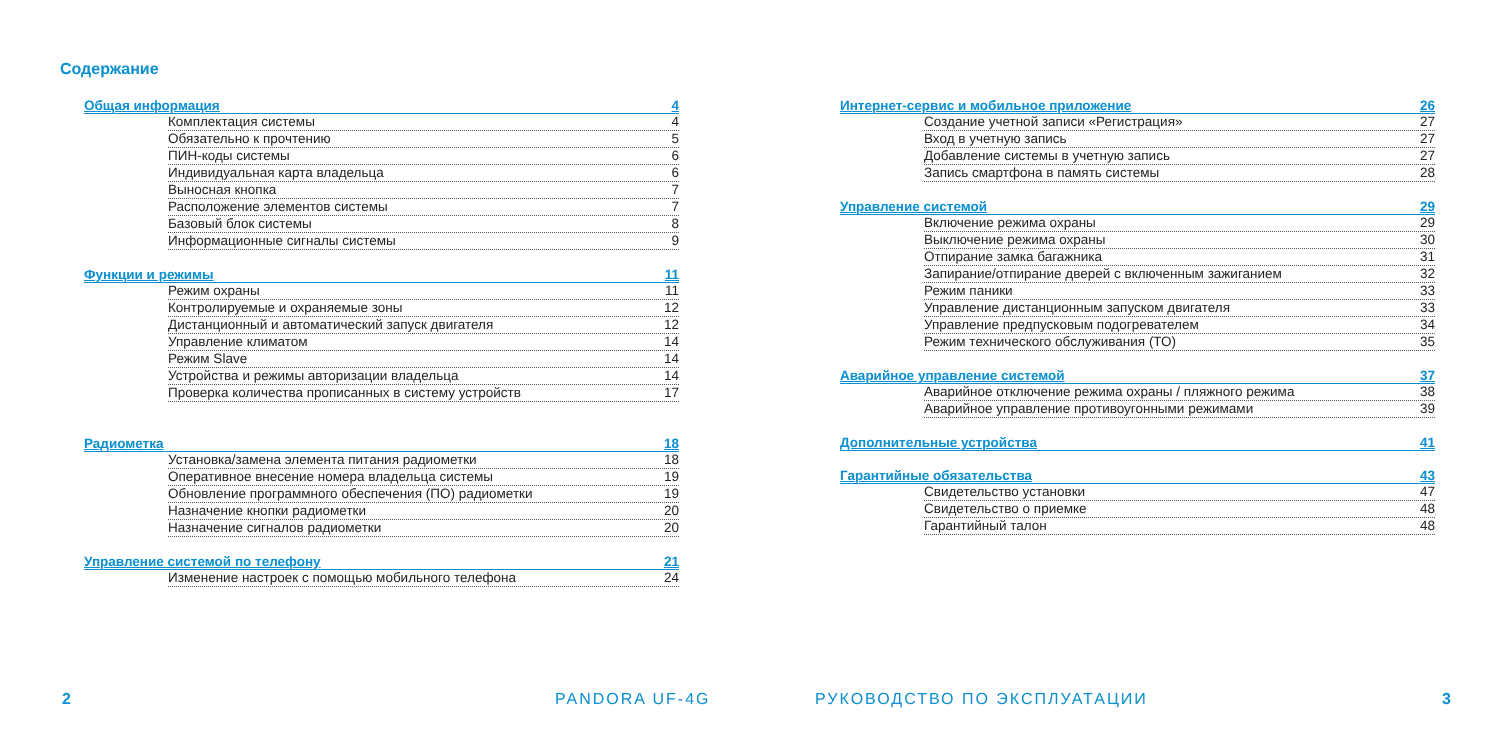Содержание
Общая информация 4
Комплектация системы 4
Обязательно к прочтению 5
ПИН-коды системы 6
Индивидуальная карта владельца 6
Выносная кнопка 7
Расположение элементов системы 7
Базовый блок системы 8
Информационные сигналы системы 9
Функции и режимы 11
Режим охраны 11
Контролируемые и охраняемые зоны 12
Дистанционный и автоматический запуск двигателя 12
Управление климатом 14
Режим Slave 14
Устройства и режимы авторизации владельца 14
Проверка количества прописанных в систему устройств 17
Радиометка 18
Установка/замена элемента питания радиометки 18
Оперативное внесение номера владельца системы 19
Обновление программного обеспечения (ПО) радиометки 19
Назначение кнопки радиометки 20
Назначение сигналов радиометки 20
Управление системой по телефону 21
Изменение настроек с помощью мобильного телефона 24
2 PANDORA UF-4G
Интернет-сервис и мобильное приложение 26
Создание учетной записи «Регистрация» 27
Вход в учетную запись 27
Добавление системы в учетную запись 27
Запись смартфона в память системы 28
Управление системой 29
Включение режима охраны 29
Выключение режима охраны 30
Отпирание замка багажника 31
Запирание/отпирание дверей с включенным зажиганием 32
Режим паники 33
Управление дистанционным запуском двигателя 33
Управление предпусковым подогревателем 34
Режим технического обслуживания (ТО) 35
Аварийное управление системой 37
Аварийное отключение режима охраны / пляжного режима 38
Аварийное управление противоугонными режимами 39
Дополнительные устройства 41
Гарантийные обязательства 43
Свидетельство установки 47
Свидетельство о приемке 48
Гарантийный талон 48
РУКОВОДСТВО ПО ЭКСПЛУАТАЦИИ 3